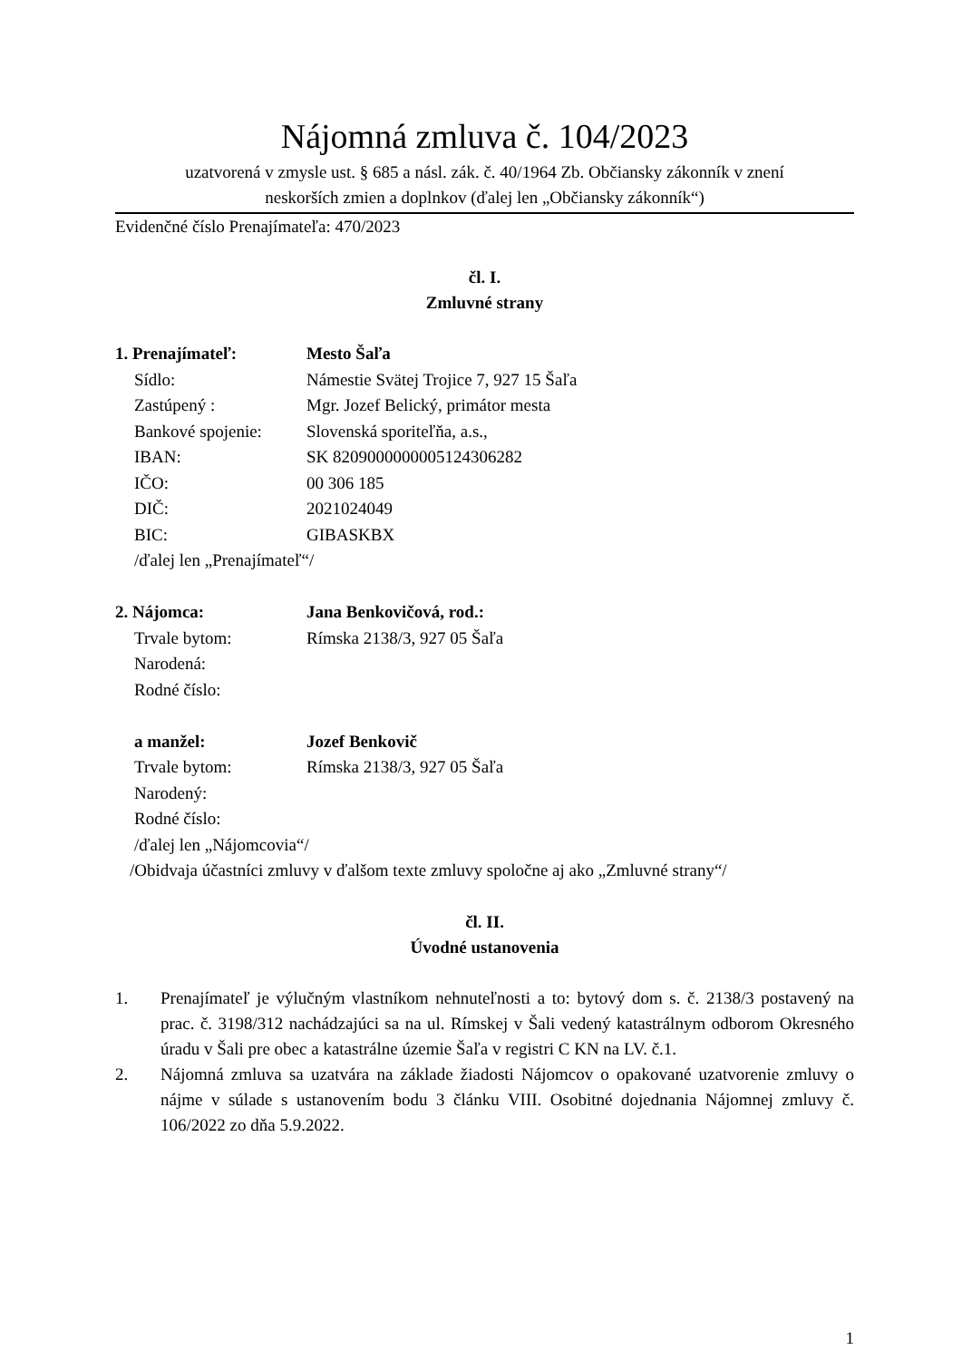Nájomná zmluva č. 104/2023
uzatvorená v zmysle ust. § 685 a násl. zák. č. 40/1964 Zb. Občiansky zákonník v znení
neskorších zmien a doplnkov (ďalej len „Občiansky zákonník“)
Evidenčné číslo Prenajímateľa: 470/2023
čl. I.
Zmluvné strany
| 1. Prenajímateľ: | Mesto Šaľa |
| Sídlo: | Námestie Svätej Trojice 7, 927 15 Šaľa |
| Zastúpený : | Mgr. Jozef Belický, primátor mesta |
| Bankové spojenie: | Slovenská sporiteľňa, a.s., |
| IBAN: | SK 8209000000005124306282 |
| IČO: | 00 306 185 |
| DIČ: | 2021024049 |
| BIC: | GIBASKBX |
| /ďalej len „Prenajímateľ“/ | |
| 2. Nájomca: | Jana Benkovičová, rod.: |
| Trvale bytom: | Rímska 2138/3, 927 05 Šaľa |
| Narodená: | |
| Rodné číslo: | |
| a manžel: | Jozef Benkovič |
| Trvale bytom: | Rímska 2138/3, 927 05 Šaľa |
| Narodený: | |
| Rodné číslo: | |
| /ďalej len „Nájomcovia“/ | |
| /Obidvaja účastníci zmluvy v ďalšom texte zmluvy spoločne aj ako „Zmluvné strany“/ | |
čl. II.
Úvodné ustanovenia
1. Prenajímateľ je výlučným vlastníkom nehnuteľnosti a to: bytový dom s. č. 2138/3 postavený na prac. č. 3198/312 nachádzajúci sa na ul. Rímskej v Šali vedený katastrálnym odborom Okresného úradu v Šali pre obec a katastrálne územie Šaľa v registri C KN na LV. č.1.
2. Nájomná zmluva sa uzatvára na základe žiadosti Nájomcov o opakované uzatvorenie zmluvy o nájme v súlade s ustanovením bodu 3 článku VIII. Osobitné dojednania Nájomnej zmluvy č. 106/2022 zo dňa 5.9.2022.
1